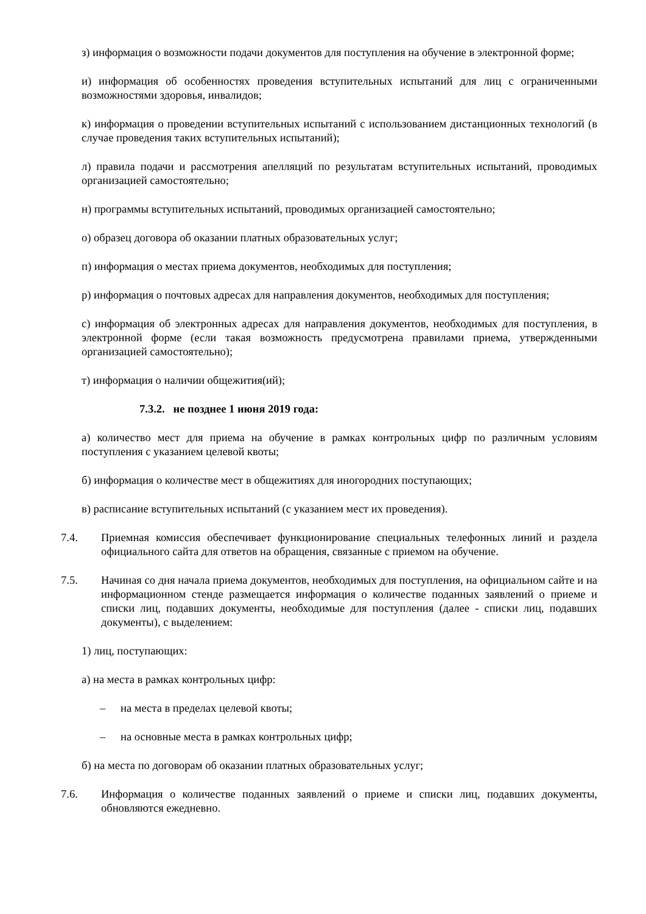з) информация о возможности подачи документов для поступления на обучение в электронной форме;
и) информация об особенностях проведения вступительных испытаний для лиц с ограниченными возможностями здоровья, инвалидов;
к) информация о проведении вступительных испытаний с использованием дистанционных технологий (в случае проведения таких вступительных испытаний);
л) правила подачи и рассмотрения апелляций по результатам вступительных испытаний, проводимых организацией самостоятельно;
н) программы вступительных испытаний, проводимых организацией самостоятельно;
о) образец договора об оказании платных образовательных услуг;
п) информация о местах приема документов, необходимых для поступления;
р) информация о почтовых адресах для направления документов, необходимых для поступления;
с) информация об электронных адресах для направления документов, необходимых для поступления, в электронной форме (если такая возможность предусмотрена правилами приема, утвержденными организацией самостоятельно);
т) информация о наличии общежития(ий);
7.3.2. не позднее 1 июня 2019 года:
а) количество мест для приема на обучение в рамках контрольных цифр по различным условиям поступления с указанием целевой квоты;
б) информация о количестве мест в общежитиях для иногородних поступающих;
в) расписание вступительных испытаний (с указанием мест их проведения).
7.4. Приемная комиссия обеспечивает функционирование специальных телефонных линий и раздела официального сайта для ответов на обращения, связанные с приемом на обучение.
7.5. Начиная со дня начала приема документов, необходимых для поступления, на официальном сайте и на информационном стенде размещается информация о количестве поданных заявлений о приеме и списки лиц, подавших документы, необходимые для поступления (далее - списки лиц, подавших документы), с выделением:
1) лиц, поступающих:
а) на места в рамках контрольных цифр:
– на места в пределах целевой квоты;
– на основные места в рамках контрольных цифр;
б) на места по договорам об оказании платных образовательных услуг;
7.6. Информация о количестве поданных заявлений о приеме и списки лиц, подавших документы, обновляются ежедневно.